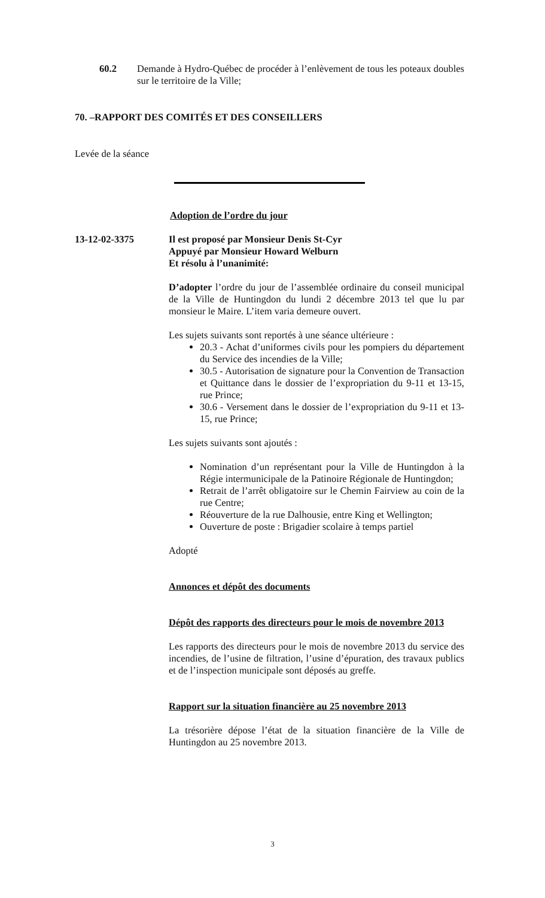60.2 Demande à Hydro-Québec de procéder à l’enlèvement de tous les poteaux doubles sur le territoire de la Ville;
70. –RAPPORT DES COMITÉS ET DES CONSEILLERS
Levée de la séance
Adoption de l’ordre du jour
13-12-02-3375 Il est proposé par Monsieur Denis St-Cyr
Appuyé par Monsieur Howard Welburn
Et résolu à l’unanimité:
D’adopter l’ordre du jour de l’assemblée ordinaire du conseil municipal de la Ville de Huntingdon du lundi 2 décembre 2013 tel que lu par monsieur le Maire. L’item varia demeure ouvert.
Les sujets suivants sont reportés à une séance ultérieure :
20.3 - Achat d’uniformes civils pour les pompiers du département du Service des incendies de la Ville;
30.5 - Autorisation de signature pour la Convention de Transaction et Quittance dans le dossier de l’expropriation du 9-11 et 13-15, rue Prince;
30.6 - Versement dans le dossier de l’expropriation du 9-11 et 13-15, rue Prince;
Les sujets suivants sont ajoutés :
Nomination d’un représentant pour la Ville de Huntingdon à la Régie intermunicipale de la Patinoire Régionale de Huntingdon;
Retrait de l’arrêt obligatoire sur le Chemin Fairview au coin de la rue Centre;
Réouverture de la rue Dalhousie, entre King et Wellington;
Ouverture de poste : Brigadier scolaire à temps partiel
Adopté
Annonces et dépôt des documents
Dépôt des rapports des directeurs pour le mois de novembre 2013
Les rapports des directeurs pour le mois de novembre 2013 du service des incendies, de l’usine de filtration, l’usine d’épuration, des travaux publics et de l’inspection municipale sont déposés au greffe.
Rapport sur la situation financière au 25 novembre 2013
La trésorière dépose l’état de la situation financière de la Ville de Huntingdon au 25 novembre 2013.
3